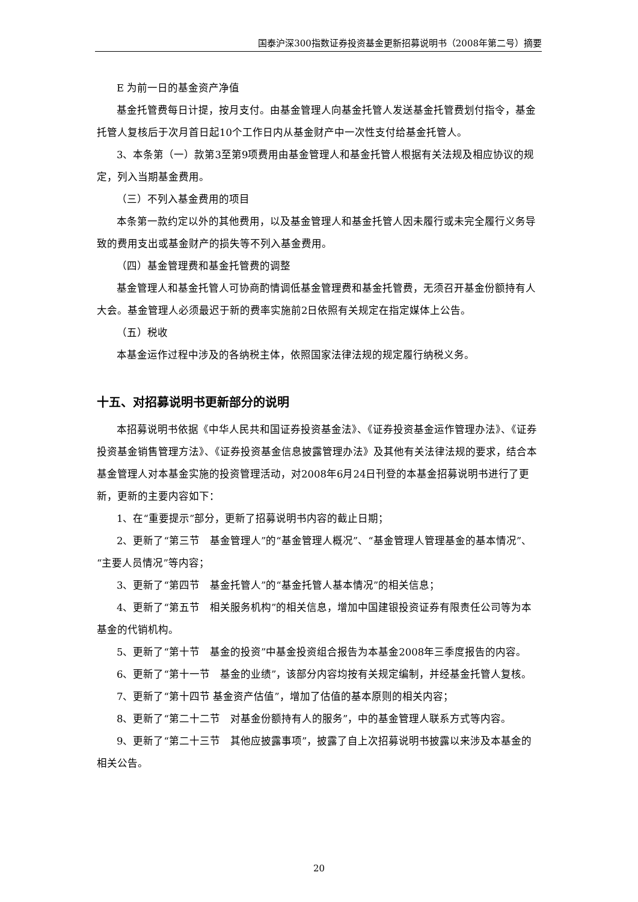国泰沪深300指数证券投资基金更新招募说明书（2008年第二号）摘要
E 为前一日的基金资产净值
基金托管费每日计提，按月支付。由基金管理人向基金托管人发送基金托管费划付指令，基金托管人复核后于次月首日起10个工作日内从基金财产中一次性支付给基金托管人。
3、本条第（一）款第3至第9项费用由基金管理人和基金托管人根据有关法规及相应协议的规定，列入当期基金费用。
（三）不列入基金费用的项目
本条第一款约定以外的其他费用，以及基金管理人和基金托管人因未履行或未完全履行义务导致的费用支出或基金财产的损失等不列入基金费用。
（四）基金管理费和基金托管费的调整
基金管理人和基金托管人可协商酌情调低基金管理费和基金托管费，无须召开基金份额持有人大会。基金管理人必须最迟于新的费率实施前2日依照有关规定在指定媒体上公告。
（五）税收
本基金运作过程中涉及的各纳税主体，依照国家法律法规的规定履行纳税义务。
十五、对招募说明书更新部分的说明
本招募说明书依据《中华人民共和国证券投资基金法》、《证券投资基金运作管理办法》、《证券投资基金销售管理方法》、《证券投资基金信息披露管理办法》及其他有关法律法规的要求，结合本基金管理人对本基金实施的投资管理活动，对2008年6月24日刊登的本基金招募说明书进行了更新，更新的主要内容如下：
1、在“重要提示”部分，更新了招募说明书内容的截止日期；
2、更新了“第三节　基金管理人”的“基金管理人概况”、“基金管理人管理基金的基本情况”、“主要人员情况”等内容；
3、更新了“第四节　基金托管人”的“基金托管人基本情况”的相关信息；
4、更新了“第五节　相关服务机构”的相关信息，增加中国建银投资证券有限责任公司等为本基金的代销机构。
5、更新了“第十节　基金的投资”中基金投资组合报告为本基金2008年三季度报告的内容。
6、更新了“第十一节　基金的业绩”，该部分内容均按有关规定编制，并经基金托管人复核。
7、更新了“第十四节 基金资产估值”，增加了估值的基本原则的相关内容；
8、更新了“第二十二节　对基金份额持有人的服务”，中的基金管理人联系方式等内容。
9、更新了“第二十三节　其他应披露事项”，披露了自上次招募说明书披露以来涉及本基金的相关公告。
20